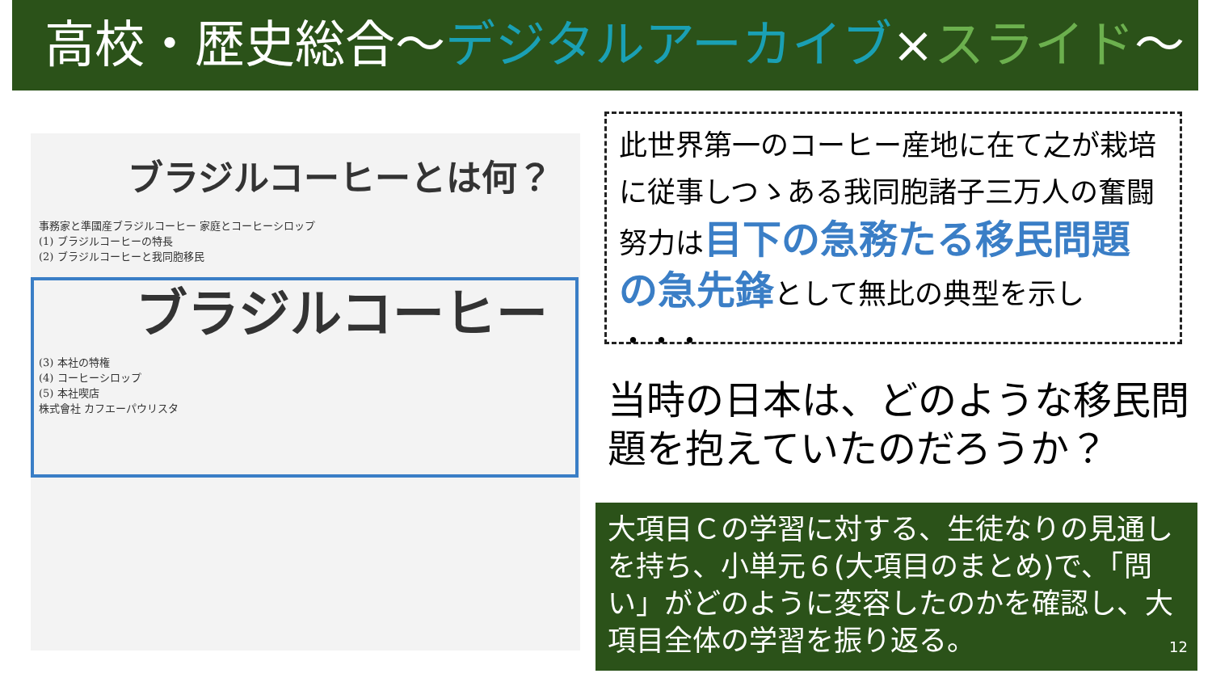高校・歴史総合～デジタルアーカイブ×スライド～
ブラジルコーヒーとは何？
事務家と準國産ブラジルコーヒー 家庭とコーヒーシロップ
(1) ブラジルコーヒーの特長
(2) ブラジルコーヒーと我同胞移民
ブラジルコーヒー
(3) 本社の特権
(4) コーヒーシロップ
(5) 本社喫店
株式會社 カフエーパウリスタ
此世界第一のコーヒー産地に在て之が栽培に従事しつゝある我同胞諸子三万人の奮闘努力は目下の急務たる移民問題の急先鋒として無比の典型を示し ・・・
当時の日本は、どのような移民問題を抱えていたのだろうか？
大項目Ｃの学習に対する、生徒なりの見通しを持ち、小単元６(大項目のまとめ)で、「問い」がどのように変容したのかを確認し、大項目全体の学習を振り返る。
12